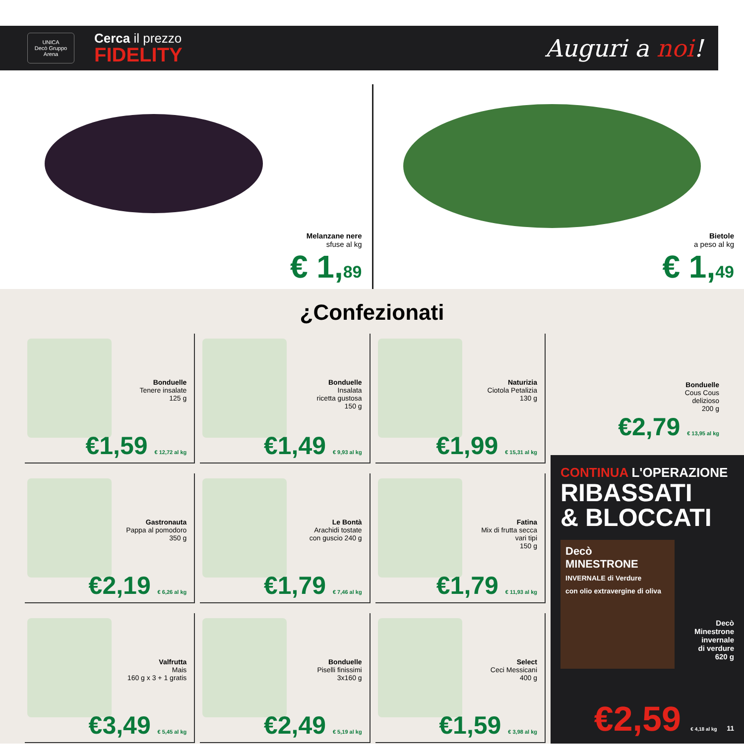UNICA
Decò Gruppo Arena
Cerca il prezzo
FIDELITY
Auguri a noi!
Melanzane nere
sfuse al kg
€ 1,89
Bietole
a peso al kg
€ 1,49
¿Confezionati
Bonduelle
Tenere insalate
125 g
€1,59 € 12,72 al kg
Bonduelle
Insalata
ricetta gustosa
150 g
€1,49 € 9,93 al kg
Naturizia
Ciotola Petalizia
130 g
€1,99 € 15,31 al kg
Gastronauta
Pappa al pomodoro
350 g
€2,19 € 6,26 al kg
Le Bontà
Arachidi tostate
con guscio 240 g
€1,79 € 7,46 al kg
Fatina
Mix di frutta secca
vari tipi
150 g
€1,79 € 11,93 al kg
Valfrutta
Mais
160 g x 3 + 1 gratis
€3,49 € 5,45 al kg
Bonduelle
Piselli finissimi
3x160 g
€2,49 € 5,19 al kg
Select
Ceci Messicani
400 g
€1,59 € 3,98 al kg
Bonduelle
Cous Cous
delizioso
200 g
€2,79 € 13,95 al kg
CONTINUA L'OPERAZIONE
RIBASSATI
& BLOCCATI
Decò
MINESTRONE
INVERNALE di Verdure
con olio extravergine di oliva
Decò
Minestrone
invernale
di verdure
620 g
€2,59 € 4,18 al kg 11